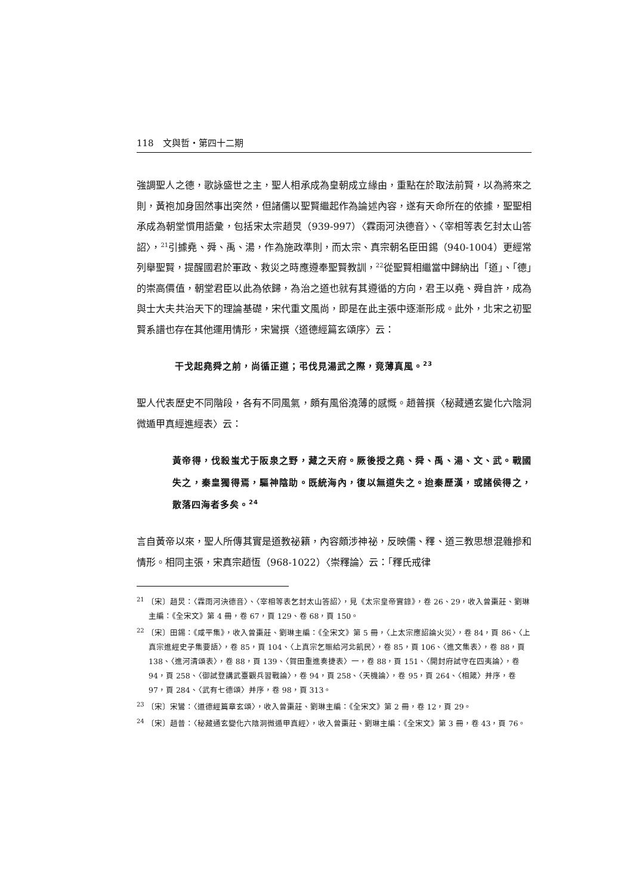118　文與哲・第四十二期
強調聖人之德，歌詠盛世之主，聖人相承成為皇朝成立緣由，重點在於取法前賢，以為將來之則，黃袍加身固然事出突然，但諸儒以聖賢繼起作為論述內容，遂有天命所在的依據，聖聖相承成為朝堂慣用語彙，包括宋太宗趙炅（939-997）〈霖雨河決德音〉、〈宰相等表乞封太山答詔〉，<sup>21</sup>引據堯、舜、禹、湯，作為施政準則，而太宗、真宗朝名臣田錫（940-1004）更經常列舉聖賢，提醒國君於軍政、救災之時應遵奉聖賢教訓，<sup>22</sup>從聖賢相繼當中歸納出「道」、「德」的崇高價值，朝堂君臣以此為依歸，為治之道也就有其遵循的方向，君王以堯、舜自許，成為與士大夫共治天下的理論基礎，宋代重文風尚，即是在此主張中逐漸形成。此外，北宋之初聖賢系譜也存在其他運用情形，宋鸞撰〈道德經篇玄頌序〉云：
干戈起堯舜之前，尚循正道；弔伐見湯武之際，竟薄真風。<sup>23</sup>
聖人代表歷史不同階段，各有不同風氣，頗有風俗澆薄的感慨。趙普撰〈秘藏通玄變化六陰洞微遁甲真經進經表〉云：
黃帝得，伐殺蚩尤于阪泉之野，藏之天府。厥後授之堯、舜、禹、湯、文、武。戰國失之，秦皇獨得焉，驅神陰助。既統海內，復以無道失之。迨秦歷漢，或諸侯得之，散落四海者多矣。<sup>24</sup>
言自黃帝以來，聖人所傳其實是道教祕籍，內容頗涉神祕，反映儒、釋、道三教思想混雜摻和情形。相同主張，宋真宗趙恆（968-1022）〈崇釋論〉云：「釋氏戒律
<sup>21</sup> 〔宋〕趙炅：〈霖雨河決德音〉、〈宰相等表乞封太山答詔〉，見《太宗皇帝實錄》，卷 26、29，收入曾棗莊、劉琳主編：《全宋文》第 4 冊，卷 67，頁 129、卷 68，頁 150。
<sup>22</sup> 〔宋〕田錫：《咸平集》，收入曾棗莊、劉琳主編：《全宋文》第 5 冊，〈上太宗應詔論火災〉，卷 84，頁 86、〈上真宗進經史子集要語〉，卷 85，頁 104、〈上真宗乞賑給河北飢民〉，卷 85，頁 106、〈進文集表〉，卷 88，頁 138、〈進河清頌表〉，卷 88，頁 139、〈賀田重進奏捷表〉一，卷 88，頁 151、〈開封府試守在四夷論〉，卷 94，頁 258、〈御試登講武臺觀兵習戰論〉，卷 94，頁 258、〈天機論〉，卷 95，頁 264、〈相箴〉并序，卷 97，頁 284、〈武有七德頌〉并序，卷 98，頁 313。
<sup>23</sup> 〔宋〕宋鸞：〈道德經篇章玄頌〉，收入曾棗莊、劉琳主編：《全宋文》第 2 冊，卷 12，頁 29。
<sup>24</sup> 〔宋〕趙普：〈秘藏通玄變化六陰洞微遁甲真經〉，收入曾棗莊、劉琳主編：《全宋文》第 3 冊，卷 43，頁 76。